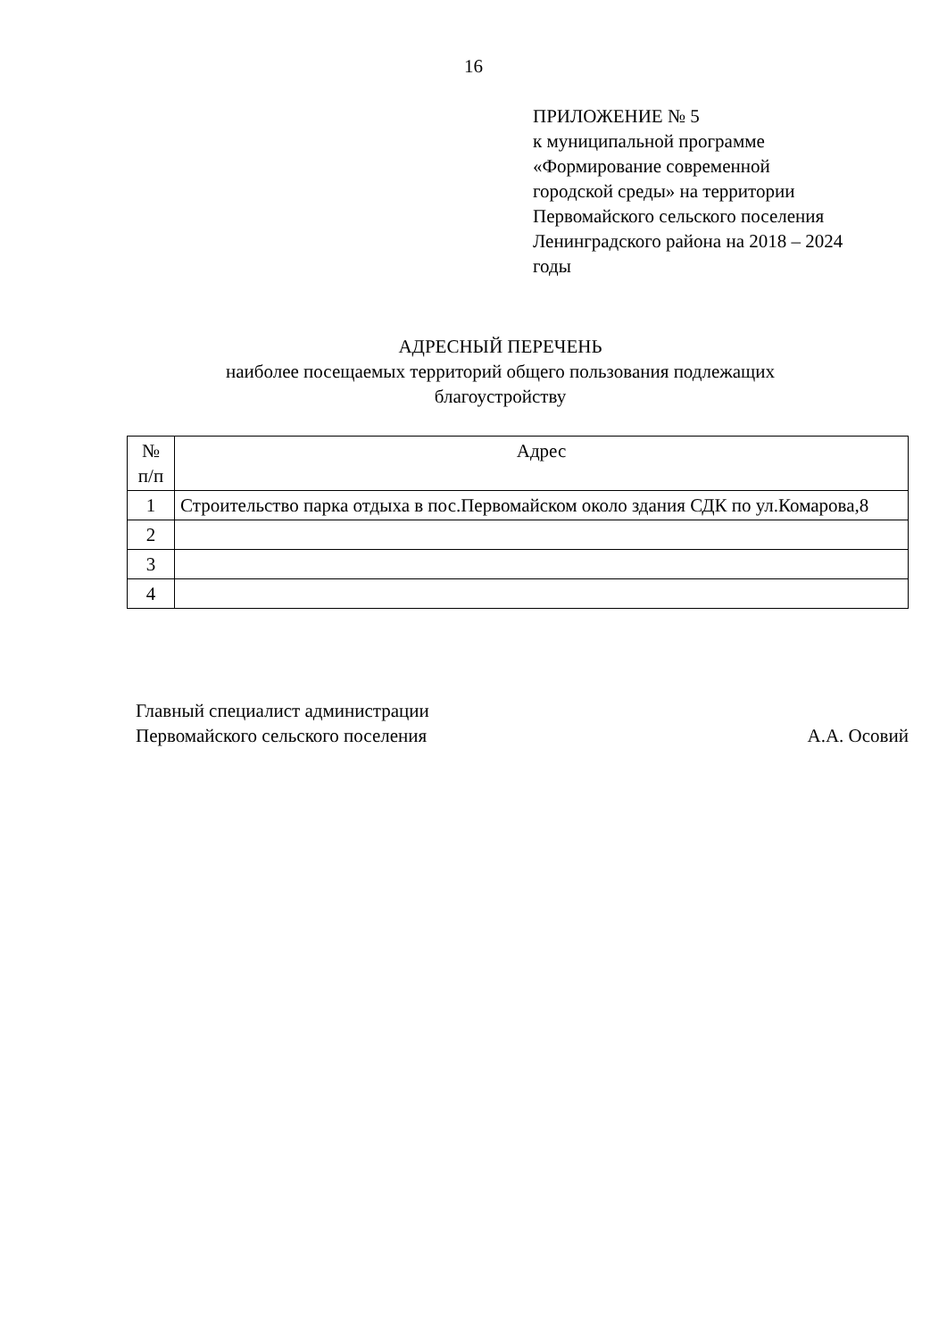16
ПРИЛОЖЕНИЕ № 5
к муниципальной программе
«Формирование современной
городской среды» на территории
Первомайского сельского поселения
Ленинградского района на 2018 – 2024
годы
АДРЕСНЫЙ ПЕРЕЧЕНЬ
наиболее посещаемых территорий общего пользования подлежащих
благоустройству
| № п/п | Адрес |
| --- | --- |
| 1 | Строительство парка отдыха в пос.Первомайском около здания СДК по ул.Комарова,8 |
| 2 | |
| 3 | |
| 4 | |
Главный специалист администрации
Первомайского сельского поселения
А.А. Осовий